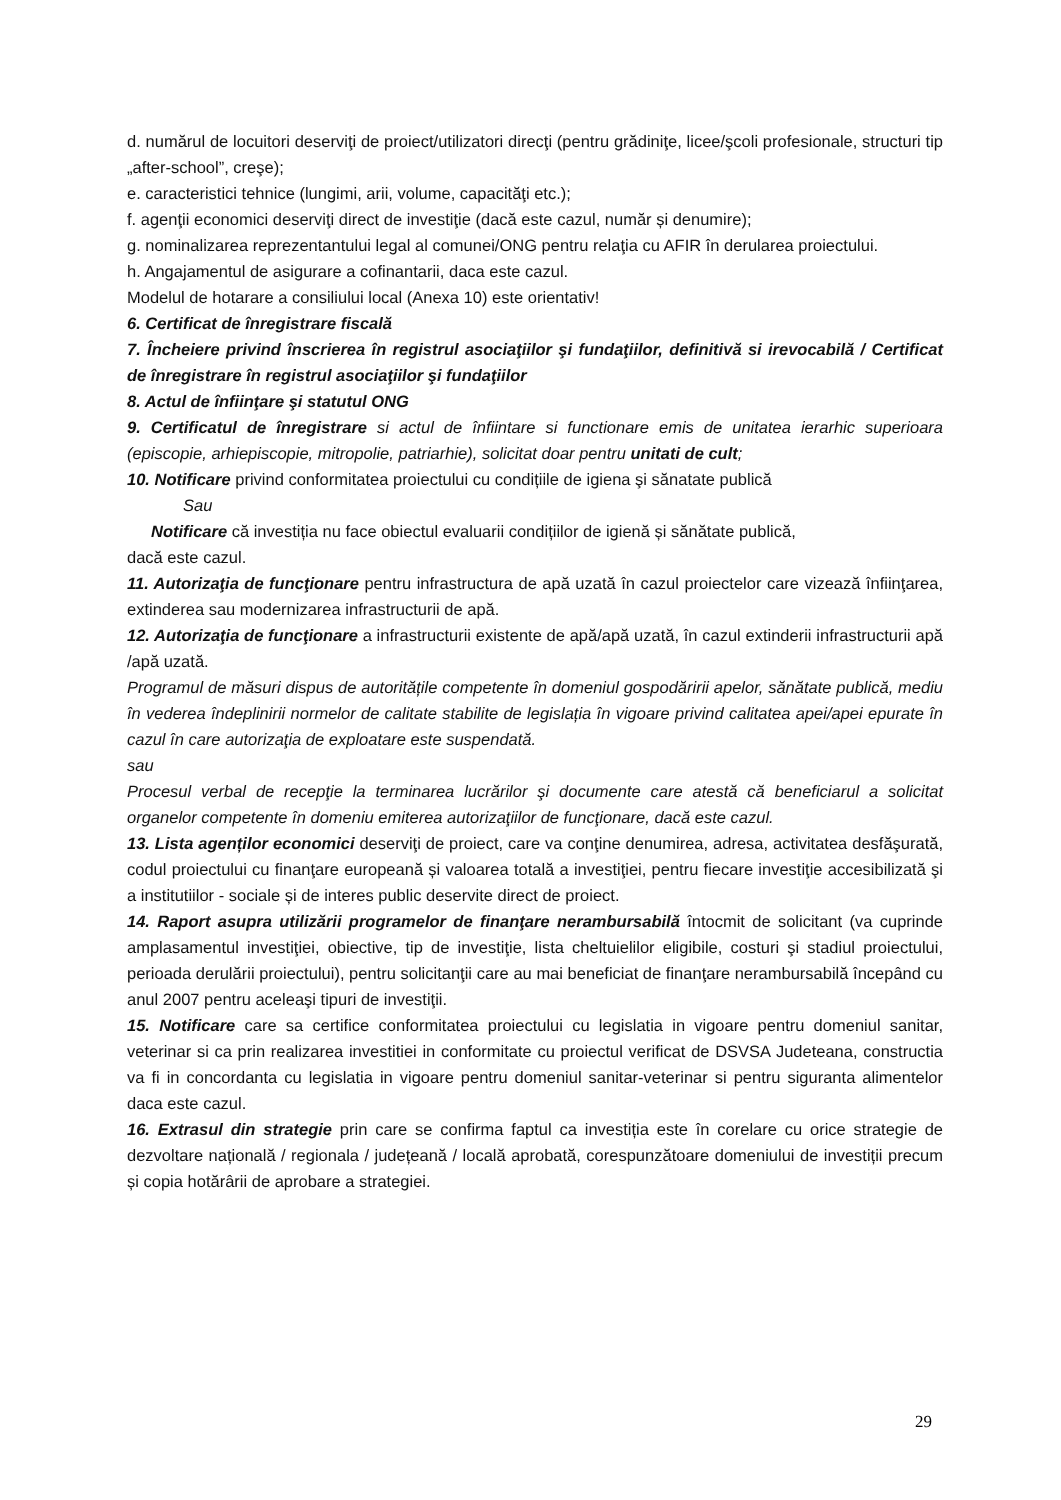d. numărul de locuitori deserviţi de proiect/utilizatori direcţi (pentru grădiniţe, licee/şcoli profesionale, structuri tip „after-school”, creşe);
e. caracteristici tehnice (lungimi, arii, volume, capacităţi etc.);
f. agenţii economici deserviţi direct de investiţie (dacă este cazul, număr și denumire);
g. nominalizarea reprezentantului legal al comunei/ONG pentru relaţia cu AFIR în derularea proiectului.
h. Angajamentul de asigurare a cofinantarii, daca este cazul.
Modelul de hotarare a consiliului local (Anexa 10) este orientativ!
6. Certificat de înregistrare fiscală
7. Încheiere privind înscrierea în registrul asociaţiilor şi fundaţiilor, definitivă si irevocabilă / Certificat de înregistrare în registrul asociaţiilor şi fundaţiilor
8. Actul de înfiinţare şi statutul ONG
9. Certificatul de înregistrare si actul de înfiintare si functionare emis de unitatea ierarhic superioara (episcopie, arhiepiscopie, mitropolie, patriarhie), solicitat doar pentru unitati de cult;
10. Notificare privind conformitatea proiectului cu condițiile de igiena şi sănatate publică
Sau
Notificare că investiția nu face obiectul evaluarii condițiilor de igienă și sănătate publică,
dacă este cazul.
11. Autorizaţia de funcţionare pentru infrastructura de apă uzată în cazul proiectelor care vizează înfiinţarea, extinderea sau modernizarea infrastructurii de apă.
12. Autorizaţia de funcţionare a infrastructurii existente de apă/apă uzată, în cazul extinderii infrastructurii apă /apă uzată.
Programul de măsuri dispus de autoritățile competente în domeniul gospodăririi apelor, sănătate publică, mediu în vederea îndeplinirii normelor de calitate stabilite de legislația în vigoare privind calitatea apei/apei epurate în cazul în care autorizaţia de exploatare este suspendată.
sau
Procesul verbal de recepţie la terminarea lucrărilor şi documente care atestă că beneficiarul a solicitat organelor competente în domeniu emiterea autorizaţiilor de funcţionare, dacă este cazul.
13. Lista agenților economici deserviţi de proiect, care va conţine denumirea, adresa, activitatea desfăşurată, codul proiectului cu finanţare europeană și valoarea totală a investiţiei, pentru fiecare investiţie accesibilizată şi a institutiilor - sociale și de interes public deservite direct de proiect.
14. Raport asupra utilizării programelor de finanţare nerambursabilă întocmit de solicitant (va cuprinde amplasamentul investiţiei, obiective, tip de investiţie, lista cheltuielilor eligibile, costuri şi stadiul proiectului, perioada derulării proiectului), pentru solicitanţii care au mai beneficiat de finanţare nerambursabilă începând cu anul 2007 pentru aceleaşi tipuri de investiţii.
15. Notificare care sa certifice conformitatea proiectului cu legislatia in vigoare pentru domeniul sanitar, veterinar si ca prin realizarea investitiei in conformitate cu proiectul verificat de DSVSA Judeteana, constructia va fi in concordanta cu legislatia in vigoare pentru domeniul sanitar-veterinar si pentru siguranta alimentelor daca este cazul.
16. Extrasul din strategie prin care se confirma faptul ca investiția este în corelare cu orice strategie de dezvoltare națională / regionala / județeană / locală aprobată, corespunzătoare domeniului de investiții precum și copia hotărârii de aprobare a strategiei.
29